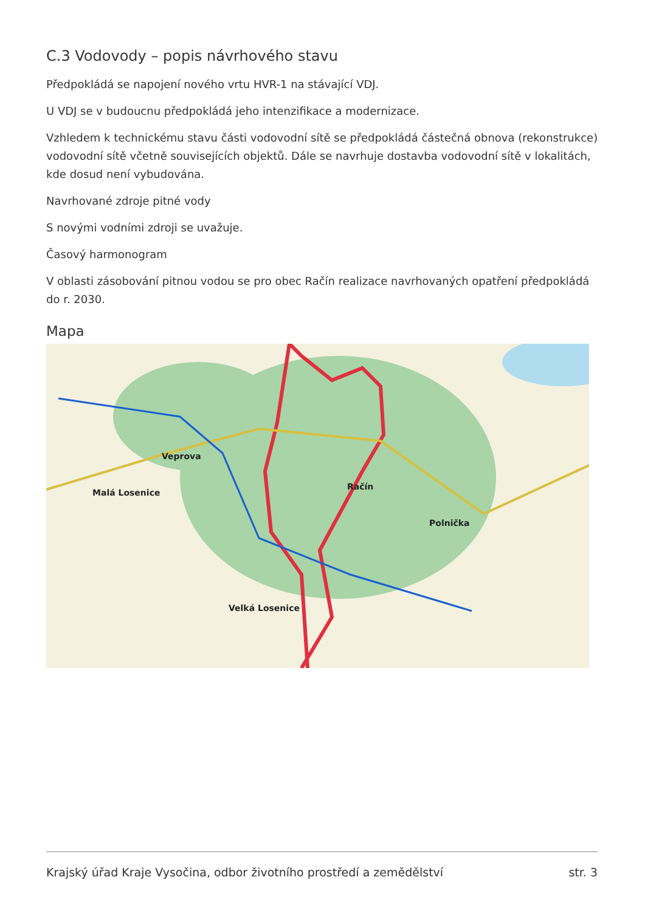C.3 Vodovody – popis návrhového stavu
Předpokládá se napojení nového vrtu HVR-1 na stávající VDJ.
U VDJ se v budoucnu předpokládá jeho intenzifikace a modernizace.
Vzhledem k technickému stavu části vodovodní sítě se předpokládá částečná obnova (rekonstrukce) vodovodní sítě včetně souvisejících objektů. Dále se navrhuje dostavba vodovodní sítě v lokalitách, kde dosud není vybudována.
Navrhované zdroje pitné vody
S novými vodními zdroji se uvažuje.
Časový harmonogram
V oblasti zásobování pitnou vodou se pro obec Račín realizace navrhovaných opatření předpokládá do r. 2030.
Mapa
Veprova
Račín
Malá Losenice
Polnička
Velká Losenice
Krajský úřad Kraje Vysočina, odbor životního prostředí a zemědělství str. 3